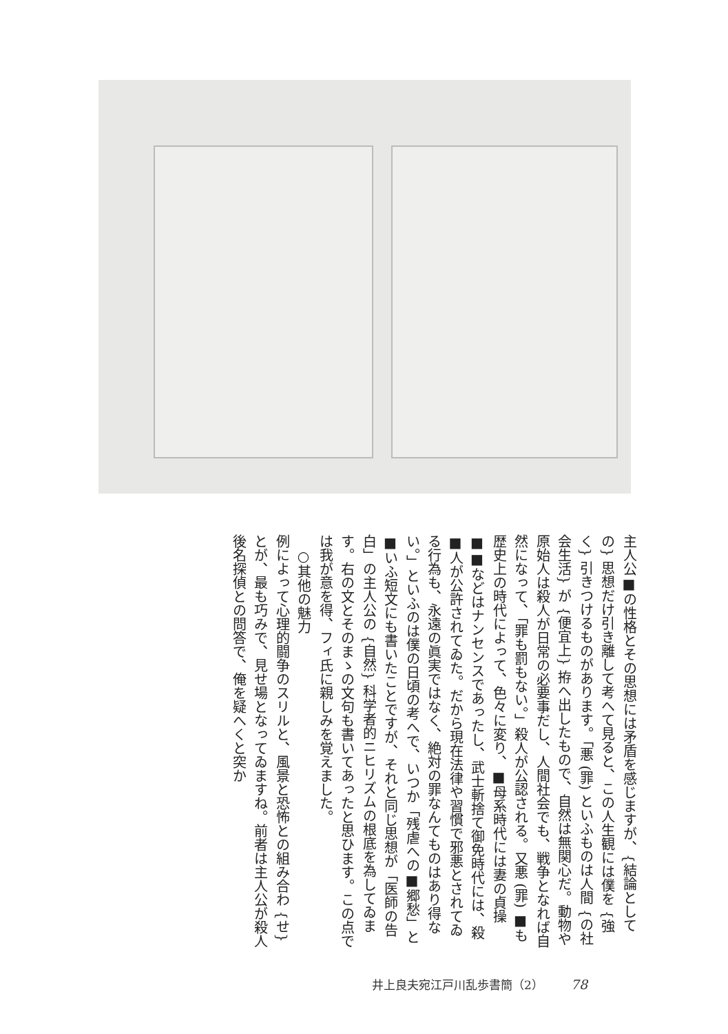主人公■の性格とその思想には矛盾を感じますが、{結論としての} 思想だけ引き離して考へて見ると、この人生観には僕を {強く} 引きつけるものがあります。「悪 (罪) といふものは人間 {の社会生活} が {便宜上} 拵へ出したもので、自然は無関心だ。動物や原始人は殺人が日常の必要事だし、人間社会でも、戦争となれば自然になって、「罪も罰もない。」殺人が公認される。又悪 (罪) ■も歴史上の時代によって、色々に変り、■母系時代には妻の貞操■■などはナンセンスであったし、武士斬捨て御免時代には、殺■人が公許されてゐた。だから現在法律や習慣で邪悪とされてゐる行為も、永遠の眞実ではなく、絶対の罪なんてものはあり得ない。」といふのは僕の日頃の考へで、いつか「残虐への■郷愁」と■いふ短文にも書いたことですが、それと同じ思想が「医師の告白」の主人公の {自然} 科学者的ニヒリズムの根底を為してゐます。右の文とそのまゝの文句も書いてあったと思ひます。この点では我が意を得、フィ氏に親しみを覚えました。
　○其他の魅力
例によって心理的闘争のスリルと、風景と恐怖との組み合わ {せ} とが、最も巧みで、見せ場となってゐますね。前者は主人公が殺人後名探偵との問答で、俺を疑へくと突か
井上良夫宛江戸川乱歩書簡（2） 78